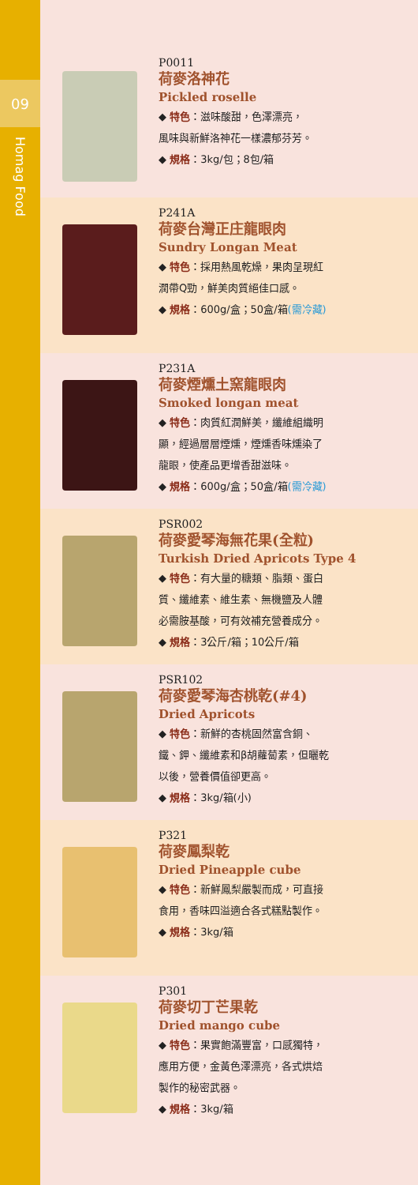09
Homag Food
P0011
荷麥洛神花
Pickled roselle
◆ 特色：滋味酸甜，色澤漂亮，
風味與新鮮洛神花一樣濃郁芬芳。
◆ 規格：3kg/包；8包/箱
P241A
荷麥台灣正庄龍眼肉
Sundry Longan Meat
◆ 特色：採用熱風乾燥，果肉呈現紅
潤帶Q勁，鮮美肉質絕佳口感。
◆ 規格：600g/盒；50盒/箱(需冷藏)
P231A
荷麥煙燻土窯龍眼肉
Smoked longan meat
◆ 特色：肉質紅潤鮮美，纖維組織明
顯，經過層層煙燻，煙燻香味燻染了
龍眼，使產品更增香甜滋味。
◆ 規格：600g/盒；50盒/箱(需冷藏)
PSR002
荷麥愛琴海無花果(全粒)
Turkish Dried Apricots Type 4
◆ 特色：有大量的糖類、脂類、蛋白
質、纖維素、維生素、無機鹽及人體
必需胺基酸，可有效補充營養成分。
◆ 規格：3公斤/箱；10公斤/箱
PSR102
荷麥愛琴海杏桃乾(#4)
Dried Apricots
◆ 特色：新鮮的杏桃固然富含銅、
鐵、鉀、纖維素和β胡蘿蔔素，但曬乾
以後，營養價值卻更高。
◆ 規格：3kg/箱(小)
P321
荷麥鳳梨乾
Dried Pineapple cube
◆ 特色：新鮮鳳梨嚴製而成，可直接
食用，香味四溢適合各式糕點製作。
◆ 規格：3kg/箱
P301
荷麥切丁芒果乾
Dried mango cube
◆ 特色：果實飽滿豐富，口感獨特，
應用方便，金黃色澤漂亮，各式烘焙
製作的秘密武器。
◆ 規格：3kg/箱